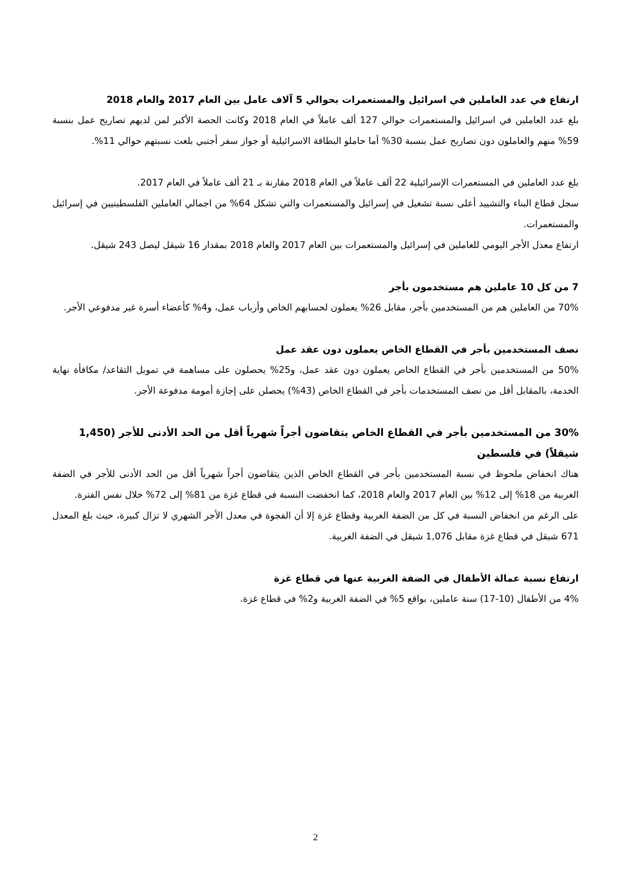ارتفاع في عدد العاملين في اسرائيل والمستعمرات بحوالي 5 آلاف عامل بين العام 2017 والعام 2018
بلغ عدد العاملين في اسرائيل والمستعمرات حوالي 127 ألف عاملاً في العام 2018 وكانت الحصة الأكبر لمن لديهم تصاريح عمل بنسبة 59% منهم والعاملون دون تصاريح عمل بنسبة 30% أما حاملو البطاقة الاسرائيلية أو جواز سفر أجنبي بلغت نسبتهم حوالي 11%.
بلغ عدد العاملين في المستعمرات الإسرائيلية 22 ألف عاملاً في العام 2018 مقارنة بـ 21 ألف عاملاً في العام 2017.
سجل قطاع البناء والتشييد أعلى نسبة تشغيل في إسرائيل والمستعمرات والتي تشكل 64% من اجمالي العاملين الفلسطينيين في إسرائيل والمستعمرات.
ارتفاع معدل الأجر اليومي للعاملين في إسرائيل والمستعمرات بين العام 2017 والعام 2018 بمقدار 16 شيقل ليصل 243 شيقل.
7 من كل 10 عاملين هم مستخدمون بأجر
70% من العاملين هم من المستخدمين بأجر، مقابل 26% يعملون لحسابهم الخاص وأرباب عمل، و4% كأعضاء أسرة غير مدفوعي الأجر.
نصف المستخدمين بأجر في القطاع الخاص يعملون دون عقد عمل
50% من المستخدمين بأجر في القطاع الخاص يعملون دون عقد عمل، و25% يحصلون على مساهمة في تمويل التقاعد/ مكافأة نهاية الخدمة، بالمقابل أقل من نصف المستخدمات بأجر في القطاع الخاص (43%) يحصلن على إجازة أمومة مدفوعة الأجر.
30% من المستخدمين بأجر في القطاع الخاص يتقاضون أجراً شهرياً أقل من الحد الأدنى للأجر (1,450 شيقلاً) في فلسطين
هناك انخفاض ملحوظ في نسبة المستخدمين بأجر في القطاع الخاص الذين يتقاضون أجراً شهرياً أقل من الحد الأدنى للأجر في الضفة الغربية من 18% إلى 12% بين العام 2017 والعام 2018، كما انخفضت النسبة في قطاع غزة من 81% إلى 72% خلال نفس الفترة.
على الرغم من انخفاض النسبة في كل من الضفة الغربية وقطاع غزة إلا أن الفجوة في معدل الأجر الشهري لا تزال كبيرة، حيث بلغ المعدل 671 شيقل في قطاع غزة مقابل 1,076 شيقل في الضفة الغربية.
ارتفاع نسبة عمالة الأطفال في الضفة الغربية عنها في قطاع غزة
4% من الأطفال (10-17) سنة عاملين، بواقع 5% في الضفة الغربية و2% في قطاع غزة.
2